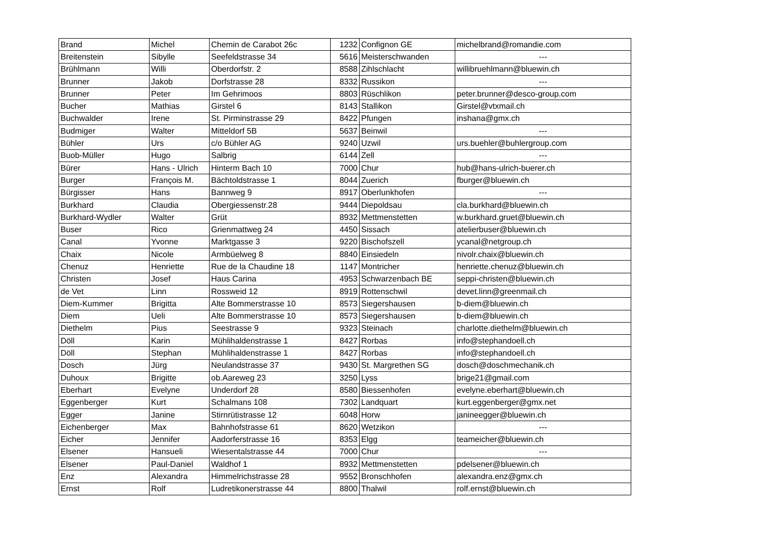| Brand | Michel | Chemin de Carabot 26c | 1232 | Confignon GE | michelbrand@romandie.com |
| Breitenstein | Sibylle | Seefeldstrasse 34 | 5616 | Meisterschwanden | --- |
| Brühlmann | Willi | Oberdorfstr. 2 | 8588 | Zihlschlacht | willibruehlmann@bluewin.ch |
| Brunner | Jakob | Dorfstrasse 28 | 8332 | Russikon | --- |
| Brunner | Peter | Im Gehrimoos | 8803 | Rüschlikon | peter.brunner@desco-group.com |
| Bucher | Mathias | Girstel 6 | 8143 | Stallikon | Girstel@vtxmail.ch |
| Buchwalder | Irene | St. Pirminstrasse 29 | 8422 | Pfungen | inshana@gmx.ch |
| Budmiger | Walter | Mitteldorf 5B | 5637 | Beinwil | --- |
| Bühler | Urs | c/o Bühler AG | 9240 | Uzwil | urs.buehler@buhlergroup.com |
| Buob-Müller | Hugo | Salbrig | 6144 | Zell | --- |
| Bürer | Hans - Ulrich | Hinterm Bach 10 | 7000 | Chur | hub@hans-ulrich-buerer.ch |
| Burger | François M. | Bächtoldstrasse 1 | 8044 | Zuerich | fburger@bluewin.ch |
| Bürgisser | Hans | Bannweg 9 | 8917 | Oberlunkhofen | --- |
| Burkhard | Claudia | Obergiessenstr.28 | 9444 | Diepoldsau | cla.burkhard@bluewin.ch |
| Burkhard-Wydler | Walter | Grüt | 8932 | Mettmenstetten | w.burkhard.gruet@bluewin.ch |
| Buser | Rico | Grienmattweg 24 | 4450 | Sissach | atelierbuser@bluewin.ch |
| Canal | Yvonne | Marktgasse 3 | 9220 | Bischofszell | ycanal@netgroup.ch |
| Chaix | Nicole | Armbüelweg 8 | 8840 | Einsiedeln | nivolr.chaix@bluewin.ch |
| Chenuz | Henriette | Rue de la Chaudine 18 | 1147 | Montricher | henriette.chenuz@bluewin.ch |
| Christen | Josef | Haus Carina | 4953 | Schwarzenbach BE | seppi-christen@bluewin.ch |
| de Vet | Linn | Rossweid 12 | 8919 | Rottenschwil | devet.linn@greenmail.ch |
| Diem-Kummer | Brigitta | Alte Bommerstrasse 10 | 8573 | Siegershausen | b-diem@bluewin.ch |
| Diem | Ueli | Alte Bommerstrasse 10 | 8573 | Siegershausen | b-diem@bluewin.ch |
| Diethelm | Pius | Seestrasse 9 | 9323 | Steinach | charlotte.diethelm@bluewin.ch |
| Döll | Karin | Mühlihaldenstrasse 1 | 8427 | Rorbas | info@stephandoell.ch |
| Döll | Stephan | Mühlihaldenstrasse 1 | 8427 | Rorbas | info@stephandoell.ch |
| Dosch | Jürg | Neulandstrasse 37 | 9430 | St. Margrethen SG | dosch@doschmechanik.ch |
| Duhoux | Brigitte | ob.Aareweg 23 | 3250 | Lyss | brige21@gmail.com |
| Eberhart | Evelyne | Underdorf 28 | 8580 | Biessenhofen | evelyne.eberhart@bluewin.ch |
| Eggenberger | Kurt | Schalmans 108 | 7302 | Landquart | kurt.eggenberger@gmx.net |
| Egger | Janine | Stirnrütistrasse 12 | 6048 | Horw | janineegger@bluewin.ch |
| Eichenberger | Max | Bahnhofstrasse 61 | 8620 | Wetzikon | --- |
| Eicher | Jennifer | Aadorferstrasse 16 | 8353 | Elgg | teameicher@bluewin.ch |
| Elsener | Hansueli | Wiesentalstrasse 44 | 7000 | Chur | --- |
| Elsener | Paul-Daniel | Waldhof 1 | 8932 | Mettmenstetten | pdelsener@bluewin.ch |
| Enz | Alexandra | Himmelrichstrasse 28 | 9552 | Bronschhofen | alexandra.enz@gmx.ch |
| Ernst | Rolf | Ludretikonerstrasse 44 | 8800 | Thalwil | rolf.ernst@bluewin.ch |